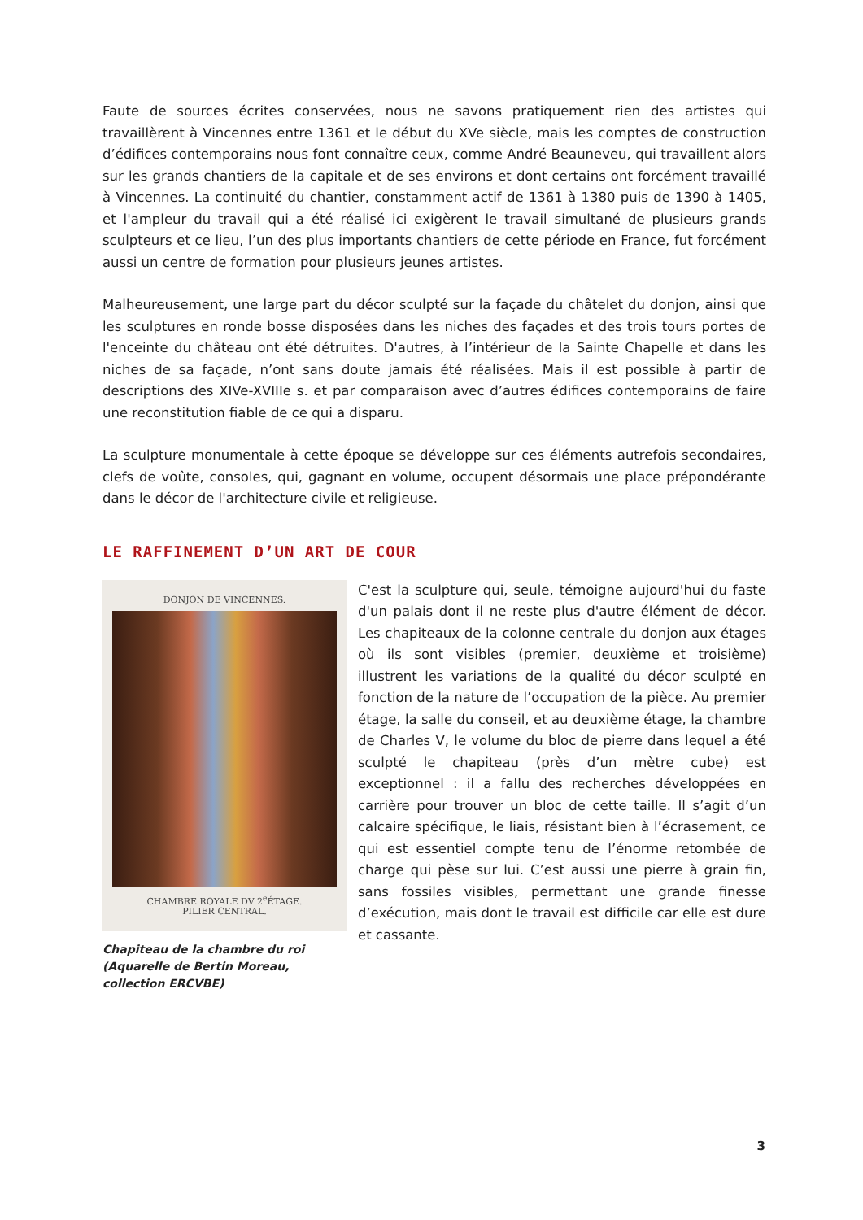Faute de sources écrites conservées, nous ne savons pratiquement rien des artistes qui travaillèrent à Vincennes entre 1361 et le début du XVe siècle, mais les comptes de construction d’édifices contemporains nous font connaître ceux, comme André Beauneveu, qui travaillent alors sur les grands chantiers de la capitale et de ses environs et dont certains ont forcément travaillé à Vincennes. La continuité du chantier, constamment actif de 1361 à 1380 puis de 1390 à 1405, et l'ampleur du travail qui a été réalisé ici exigèrent le travail simultané de plusieurs grands sculpteurs et ce lieu, l’un des plus importants chantiers de cette période en France, fut forcément aussi un centre de formation pour plusieurs jeunes artistes.
Malheureusement, une large part du décor sculpté sur la façade du châtelet du donjon, ainsi que les sculptures en ronde bosse disposées dans les niches des façades et des trois tours portes de l'enceinte du château ont été détruites. D'autres, à l’intérieur de la Sainte Chapelle et dans les niches de sa façade, n’ont sans doute jamais été réalisées. Mais il est possible à partir de descriptions des XIVe-XVIIIe s. et par comparaison avec d’autres édifices contemporains de faire une reconstitution fiable de ce qui a disparu.
La sculpture monumentale à cette époque se développe sur ces éléments autrefois secondaires, clefs de voûte, consoles, qui, gagnant en volume, occupent désormais une place prépondérante dans le décor de l'architecture civile et religieuse.
LE RAFFINEMENT D’UN ART DE COUR
DONJON DE VINCENNES.
CHAMBRE ROYALE DV 2<sup>e</sup>ÉTAGE.
PILIER CENTRAL.
Chapiteau de la chambre du roi (Aquarelle de Bertin Moreau, collection ERCVBE)
C'est la sculpture qui, seule, témoigne aujourd'hui du faste d'un palais dont il ne reste plus d'autre élément de décor. Les chapiteaux de la colonne centrale du donjon aux étages où ils sont visibles (premier, deuxième et troisième) illustrent les variations de la qualité du décor sculpté en fonction de la nature de l’occupation de la pièce. Au premier étage, la salle du conseil, et au deuxième étage, la chambre de Charles V, le volume du bloc de pierre dans lequel a été sculpté le chapiteau (près d’un mètre cube) est exceptionnel : il a fallu des recherches développées en carrière pour trouver un bloc de cette taille. Il s’agit d’un calcaire spécifique, le liais, résistant bien à l’écrasement, ce qui est essentiel compte tenu de l’énorme retombée de charge qui pèse sur lui. C’est aussi une pierre à grain fin, sans fossiles visibles, permettant une grande finesse d’exécution, mais dont le travail est difficile car elle est dure et cassante.
3